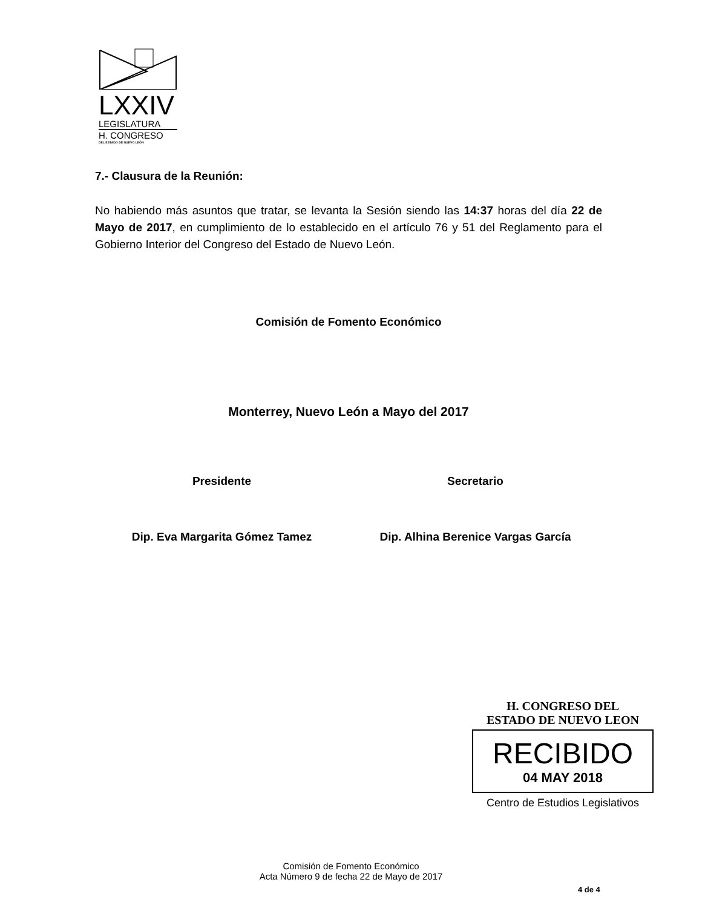LXXIV
LEGISLATURA
H. CONGRESO
DEL ESTADO DE NUEVO LEÓN
7.- Clausura de la Reunión:
No habiendo más asuntos que tratar, se levanta la Sesión siendo las 14:37 horas del día 22 de Mayo de 2017, en cumplimiento de lo establecido en el artículo 76 y 51 del Reglamento para el Gobierno Interior del Congreso del Estado de Nuevo León.
Comisión de Fomento Económico
Monterrey, Nuevo León a Mayo del 2017
Presidente
Dip. Eva Margarita Gómez Tamez
Secretario
Dip. Alhina Berenice Vargas García
H. CONGRESO DEL
ESTADO DE NUEVO LEON
RECIBIDO
04 MAY 2018
Centro de Estudios Legislativos
Comisión de Fomento Económico
Acta Número 9 de fecha 22 de Mayo de 2017
4 de 4